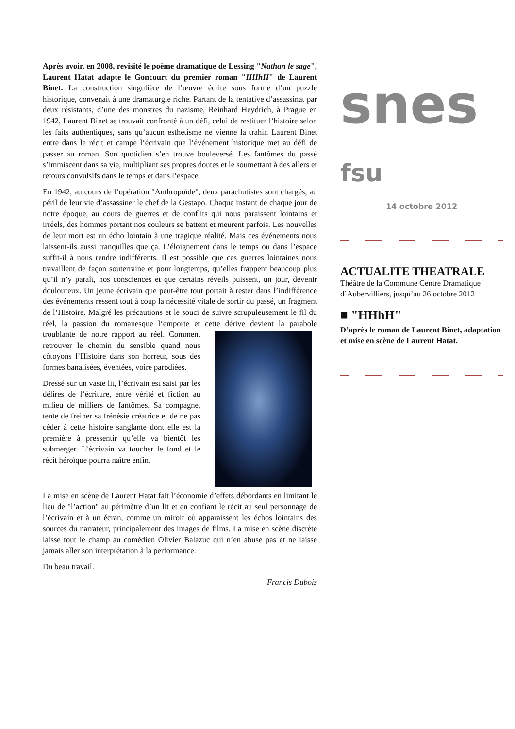Après avoir, en 2008, revisité le poème dramatique de Lessing "Nathan le sage", Laurent Hatat adapte le Goncourt du premier roman "HHhH" de Laurent Binet. La construction singulière de l’œuvre écrite sous forme d’un puzzle historique, convenait à une dramaturgie riche. Partant de la tentative d’assassinat par deux résistants, d’une des monstres du nazisme, Reinhard Heydrich, à Prague en 1942, Laurent Binet se trouvait confronté à un défi, celui de restituer l’histoire selon les faits authentiques, sans qu’aucun esthétisme ne vienne la trahir. Laurent Binet entre dans le récit et campe l’écrivain que l’événement historique met au défi de passer au roman. Son quotidien s’en trouve bouleversé. Les fantômes du passé s’immiscent dans sa vie, multipliant ses propres doutes et le soumettant à des allers et retours convulsifs dans le temps et dans l’espace.
En 1942, au cours de l’opération "Anthropoïde", deux parachutistes sont chargés, au péril de leur vie d’assassiner le chef de la Gestapo. Chaque instant de chaque jour de notre époque, au cours de guerres et de conflits qui nous paraissent lointains et irréels, des hommes portant nos couleurs se battent et meurent parfois. Les nouvelles de leur mort est un écho lointain à une tragique réalité. Mais ces événements nous laissent-ils aussi tranquilles que ça. L’éloignement dans le temps ou dans l’espace suffit-il à nous rendre indifférents. Il est possible que ces guerres lointaines nous travaillent de façon souterraine et pour longtemps, qu’elles frappent beaucoup plus qu’il n’y paraît, nos consciences et que certains réveils puissent, un jour, devenir douloureux. Un jeune écrivain que peut-être tout portait à rester dans l’indifférence des événements ressent tout à coup la nécessité vitale de sortir du passé, un fragment de l’Histoire. Malgré les précautions et le souci de suivre scrupuleusement le fil du réel, la passion du romanesque l’emporte et cette dérive devient la parabole troublante de notre rapport au réel. Comment retrouver le chemin du sensible quand nous côtoyons l’Histoire dans son horreur, sous des formes banalisées, éventées, voire parodiées.
Dressé sur un vaste lit, l’écrivain est saisi par les délires de l’écriture, entre vérité et fiction au milieu de milliers de fantômes. Sa compagne, tente de freiner sa frénésie créatrice et de ne pas céder à cette histoire sanglante dont elle est la première à pressentir qu’elle va bientôt les submerger. L’écrivain va toucher le fond et le récit héroïque pourra naître enfin.
La mise en scène de Laurent Hatat fait l’économie d’effets débordants en limitant le lieu de "l’action" au périmètre d’un lit et en confiant le récit au seul personnage de l’écrivain et à un écran, comme un miroir où apparaissent les échos lointains des sources du narrateur, principalement des images de films. La mise en scène discrète laisse tout le champ au comédien Olivier Balazuc qui n’en abuse pas et ne laisse jamais aller son interprétation à la performance.
Du beau travail.
Francis Dubois
snes
fsu
14 octobre 2012
ACTUALITE THEATRALE
Théâtre de la Commune Centre Dramatique d’Aubervilliers, jusqu’au 26 octobre 2012
■ "HHhH"
D’après le roman de Laurent Binet, adaptation et mise en scène de Laurent Hatat.